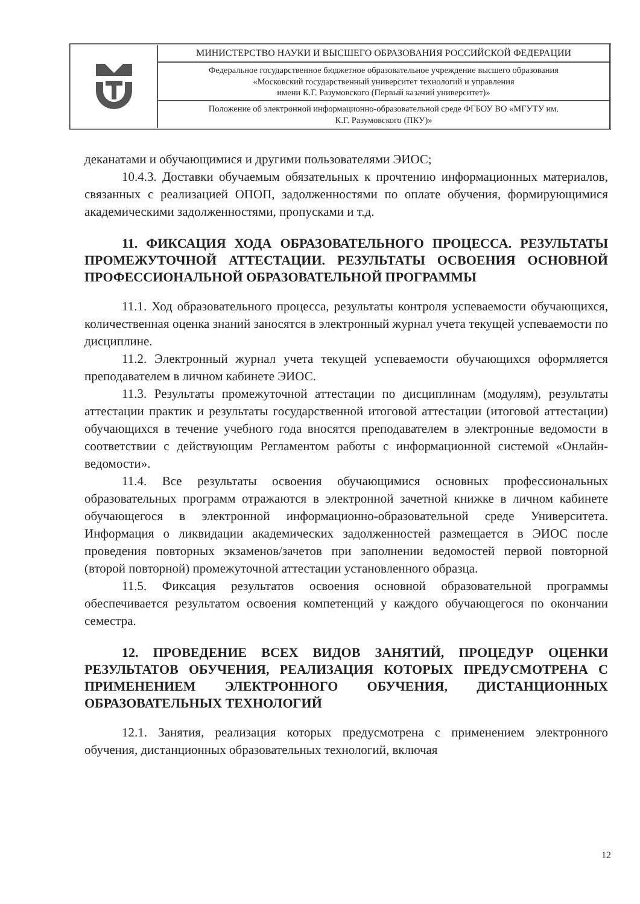| | МИНИСТЕРСТВО НАУКИ И ВЫСШЕГО ОБРАЗОВАНИЯ РОССИЙСКОЙ ФЕДЕРАЦИИ |
| | Федеральное государственное бюджетное образовательное учреждение высшего образования «Московский государственный университет технологий и управления имени К.Г. Разумовского (Первый казачий университет)» |
| | Положение об электронной информационно-образовательной среде ФГБОУ ВО «МГУТУ им. К.Г. Разумовского (ПКУ)» |
деканатами и обучающимися и другими пользователями ЭИОС;
10.4.3. Доставки обучаемым обязательных к прочтению информационных материалов, связанных с реализацией ОПОП, задолженностями по оплате обучения, формирующимися академическими задолженностями, пропусками и т.д.
11. ФИКСАЦИЯ ХОДА ОБРАЗОВАТЕЛЬНОГО ПРОЦЕССА. РЕЗУЛЬТАТЫ ПРОМЕЖУТОЧНОЙ АТТЕСТАЦИИ. РЕЗУЛЬТАТЫ ОСВОЕНИЯ ОСНОВНОЙ ПРОФЕССИОНАЛЬНОЙ ОБРАЗОВАТЕЛЬНОЙ ПРОГРАММЫ
11.1. Ход образовательного процесса, результаты контроля успеваемости обучающихся, количественная оценка знаний заносятся в электронный журнал учета текущей успеваемости по дисциплине.
11.2. Электронный журнал учета текущей успеваемости обучающихся оформляется преподавателем в личном кабинете ЭИОС.
11.3. Результаты промежуточной аттестации по дисциплинам (модулям), результаты аттестации практик и результаты государственной итоговой аттестации (итоговой аттестации) обучающихся в течение учебного года вносятся преподавателем в электронные ведомости в соответствии с действующим Регламентом работы с информационной системой «Онлайн-ведомости».
11.4. Все результаты освоения обучающимися основных профессиональных образовательных программ отражаются в электронной зачетной книжке в личном кабинете обучающегося в электронной информационно-образовательной среде Университета. Информация о ликвидации академических задолженностей размещается в ЭИОС после проведения повторных экзаменов/зачетов при заполнении ведомостей первой повторной (второй повторной) промежуточной аттестации установленного образца.
11.5. Фиксация результатов освоения основной образовательной программы обеспечивается результатом освоения компетенций у каждого обучающегося по окончании семестра.
12. ПРОВЕДЕНИЕ ВСЕХ ВИДОВ ЗАНЯТИЙ, ПРОЦЕДУР ОЦЕНКИ РЕЗУЛЬТАТОВ ОБУЧЕНИЯ, РЕАЛИЗАЦИЯ КОТОРЫХ ПРЕДУСМОТРЕНА С ПРИМЕНЕНИЕМ ЭЛЕКТРОННОГО ОБУЧЕНИЯ, ДИСТАНЦИОННЫХ ОБРАЗОВАТЕЛЬНЫХ ТЕХНОЛОГИЙ
12.1. Занятия, реализация которых предусмотрена с применением электронного обучения, дистанционных образовательных технологий, включая
12